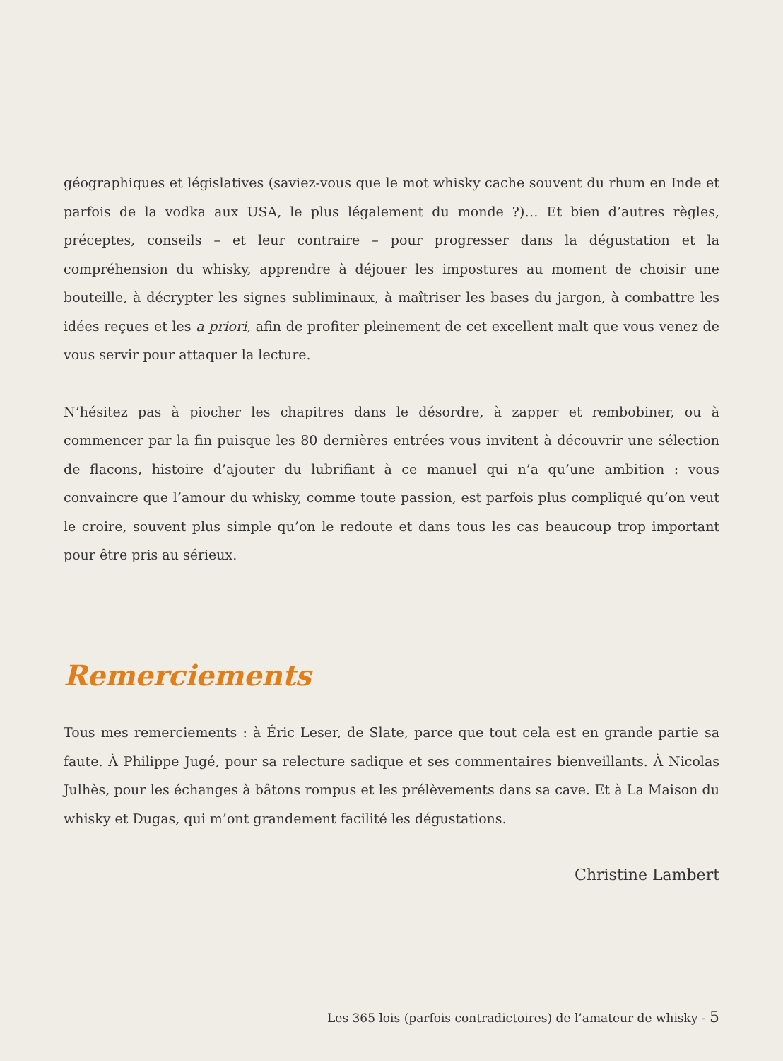géographiques et législatives (saviez-vous que le mot whisky cache souvent du rhum en Inde et parfois de la vodka aux USA, le plus légalement du monde ?)… Et bien d’autres règles, préceptes, conseils – et leur contraire – pour progresser dans la dégustation et la compréhension du whisky, apprendre à déjouer les impostures au moment de choisir une bouteille, à décrypter les signes subliminaux, à maîtriser les bases du jargon, à combattre les idées reçues et les a priori, afin de profiter pleinement de cet excellent malt que vous venez de vous servir pour attaquer la lecture.
N’hésitez pas à piocher les chapitres dans le désordre, à zapper et rembobiner, ou à commencer par la fin puisque les 80 dernières entrées vous invitent à découvrir une sélection de flacons, histoire d’ajouter du lubrifiant à ce manuel qui n’a qu’une ambition : vous convaincre que l’amour du whisky, comme toute passion, est parfois plus compliqué qu’on veut le croire, souvent plus simple qu’on le redoute et dans tous les cas beaucoup trop important pour être pris au sérieux.
Remerciements
Tous mes remerciements : à Éric Leser, de Slate, parce que tout cela est en grande partie sa faute. À Philippe Jugé, pour sa relecture sadique et ses commentaires bienveillants. À Nicolas Julhès, pour les échanges à bâtons rompus et les prélèvements dans sa cave. Et à La Maison du whisky et Dugas, qui m’ont grandement facilité les dégustations.
Christine Lambert
Les 365 lois (parfois contradictoires) de l’amateur de whisky - 5